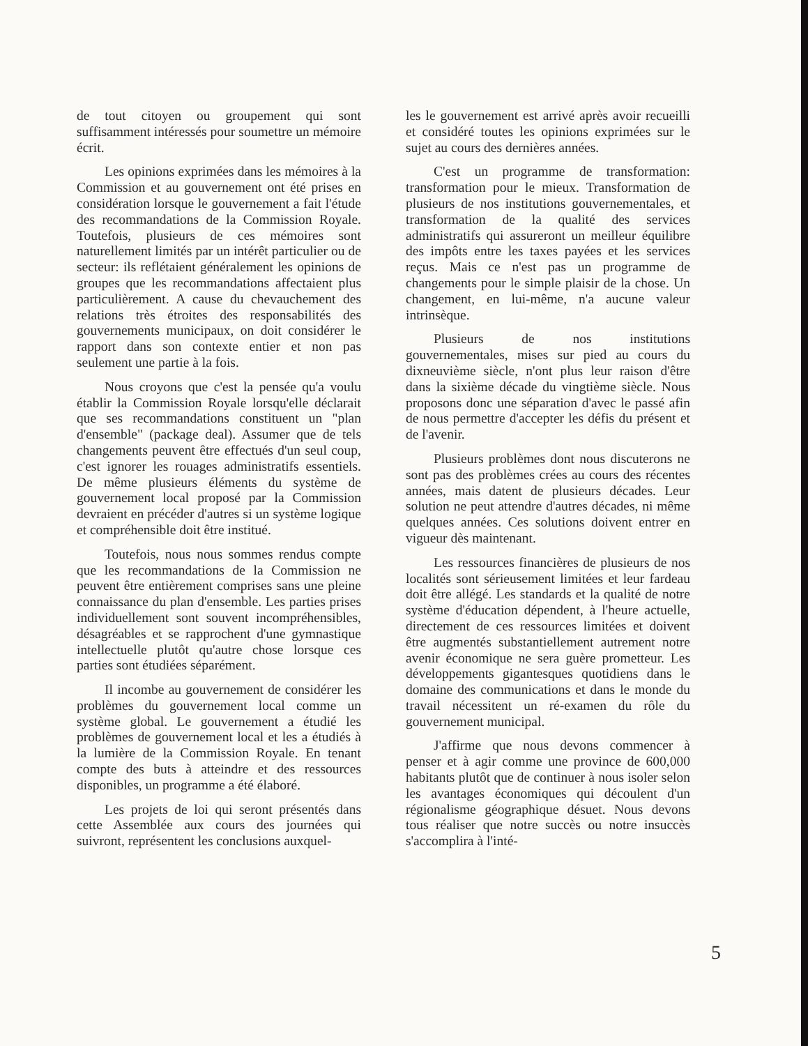de tout citoyen ou groupement qui sont suffisamment intéressés pour soumettre un mémoire écrit.
Les opinions exprimées dans les mémoires à la Commission et au gouvernement ont été prises en considération lorsque le gouvernement a fait l'étude des recommandations de la Commission Royale. Toutefois, plusieurs de ces mémoires sont naturellement limités par un intérêt particulier ou de secteur: ils reflétaient généralement les opinions de groupes que les recommandations affectaient plus particulièrement. A cause du chevauchement des relations très étroites des responsabilités des gouvernements municipaux, on doit considérer le rapport dans son contexte entier et non pas seulement une partie à la fois.
Nous croyons que c'est la pensée qu'a voulu établir la Commission Royale lorsqu'elle déclarait que ses recommandations constituent un "plan d'ensemble" (package deal). Assumer que de tels changements peuvent être effectués d'un seul coup, c'est ignorer les rouages administratifs essentiels. De même plusieurs éléments du système de gouvernement local proposé par la Commission devraient en précéder d'autres si un système logique et compréhensible doit être institué.
Toutefois, nous nous sommes rendus compte que les recommandations de la Commission ne peuvent être entièrement comprises sans une pleine connaissance du plan d'ensemble. Les parties prises individuellement sont souvent incompréhensibles, désagréables et se rapprochent d'une gymnastique intellectuelle plutôt qu'autre chose lorsque ces parties sont étudiées séparément.
Il incombe au gouvernement de considérer les problèmes du gouvernement local comme un système global. Le gouvernement a étudié les problèmes de gouvernement local et les a étudiés à la lumière de la Commission Royale. En tenant compte des buts à atteindre et des ressources disponibles, un programme a été élaboré.
Les projets de loi qui seront présentés dans cette Assemblée aux cours des journées qui suivront, représentent les conclusions auxquel-
les le gouvernement est arrivé après avoir recueilli et considéré toutes les opinions exprimées sur le sujet au cours des dernières années.
C'est un programme de transformation: transformation pour le mieux. Transformation de plusieurs de nos institutions gouvernementales, et transformation de la qualité des services administratifs qui assureront un meilleur équilibre des impôts entre les taxes payées et les services reçus. Mais ce n'est pas un programme de changements pour le simple plaisir de la chose. Un changement, en lui-même, n'a aucune valeur intrinsèque.
Plusieurs de nos institutions gouvernementales, mises sur pied au cours du dixneuvième siècle, n'ont plus leur raison d'être dans la sixième décade du vingtième siècle. Nous proposons donc une séparation d'avec le passé afin de nous permettre d'accepter les défis du présent et de l'avenir.
Plusieurs problèmes dont nous discuterons ne sont pas des problèmes crées au cours des récentes années, mais datent de plusieurs décades. Leur solution ne peut attendre d'autres décades, ni même quelques années. Ces solutions doivent entrer en vigueur dès maintenant.
Les ressources financières de plusieurs de nos localités sont sérieusement limitées et leur fardeau doit être allégé. Les standards et la qualité de notre système d'éducation dépendent, à l'heure actuelle, directement de ces ressources limitées et doivent être augmentés substantiellement autrement notre avenir économique ne sera guère prometteur. Les développements gigantesques quotidiens dans le domaine des communications et dans le monde du travail nécessitent un ré-examen du rôle du gouvernement municipal.
J'affirme que nous devons commencer à penser et à agir comme une province de 600,000 habitants plutôt que de continuer à nous isoler selon les avantages économiques qui découlent d'un régionalisme géographique désuet. Nous devons tous réaliser que notre succès ou notre insuccès s'accomplira à l'inté-
5